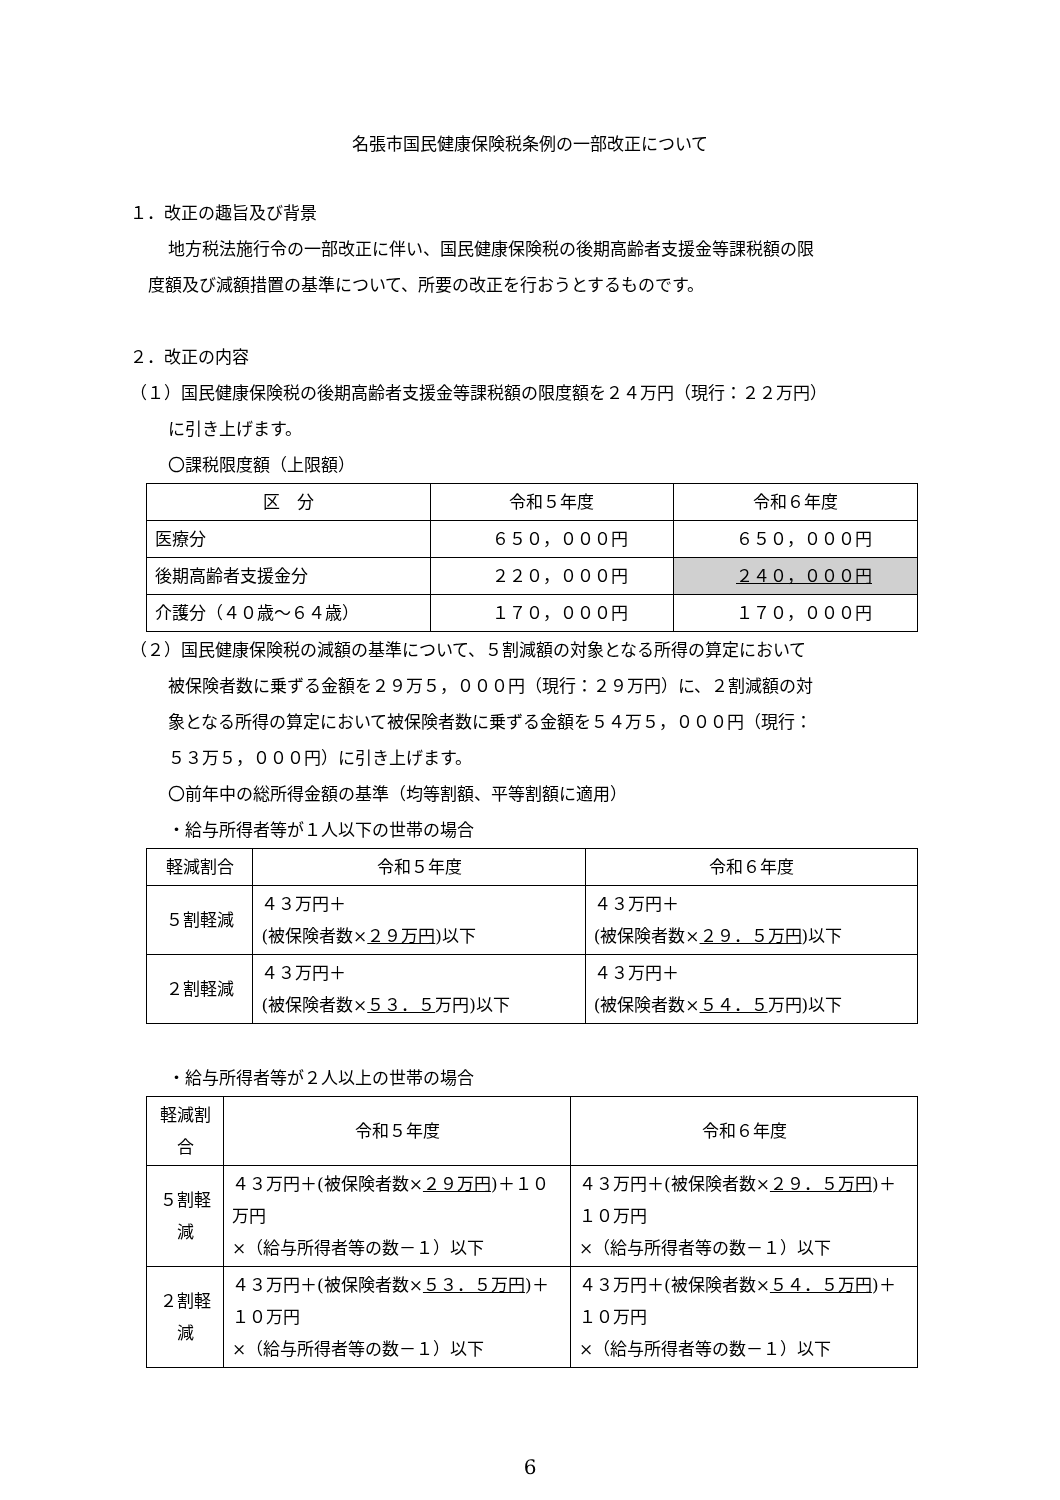名張市国民健康保険税条例の一部改正について
１．改正の趣旨及び背景
地方税法施行令の一部改正に伴い、国民健康保険税の後期高齢者支援金等課税額の限
度額及び減額措置の基準について、所要の改正を行おうとするものです。
２．改正の内容
（１）国民健康保険税の後期高齢者支援金等課税額の限度額を２４万円（現行：２２万円）
に引き上げます。
〇課税限度額（上限額）
| 区 分 | 令和５年度 | 令和６年度 |
| --- | --- | --- |
| 医療分 | ６５０，０００円 | ６５０，０００円 |
| 後期高齢者支援金分 | ２２０，０００円 | ２４０，０００円 |
| 介護分（４０歳～６４歳） | １７０，０００円 | １７０，０００円 |
（２）国民健康保険税の減額の基準について、５割減額の対象となる所得の算定において
被保険者数に乗ずる金額を２９万５，０００円（現行：２９万円）に、２割減額の対
象となる所得の算定において被保険者数に乗ずる金額を５４万５，０００円（現行：
５３万５，０００円）に引き上げます。
〇前年中の総所得金額の基準（均等割額、平等割額に適用）
・給与所得者等が１人以下の世帯の場合
| 軽減割合 | 令和５年度 | 令和６年度 |
| --- | --- | --- |
| ５割軽減 | ４３万円＋ (被保険者数× ２９万円 )以下 | ４３万円＋ (被保険者数× ２９．５万円 )以下 |
| ２割軽減 | ４３万円＋ (被保険者数× ５３．５ 万円)以下 | ４３万円＋ (被保険者数× ５４．５ 万円)以下 |
・給与所得者等が２人以上の世帯の場合
| 軽減割合 | 令和５年度 | 令和６年度 |
| --- | --- | --- |
| ５割軽減 | ４３万円＋(被保険者数× ２９万円 )＋１０万円 ×（給与所得者等の数－１）以下 | ４３万円＋(被保険者数× ２９．５万円 )＋１０万円 ×（給与所得者等の数－１）以下 |
| ２割軽減 | ４３万円＋(被保険者数× ５３．５万円 )＋１０万円 ×（給与所得者等の数－１）以下 | ４３万円＋(被保険者数× ５４．５万円 )＋１０万円 ×（給与所得者等の数－１）以下 |
6